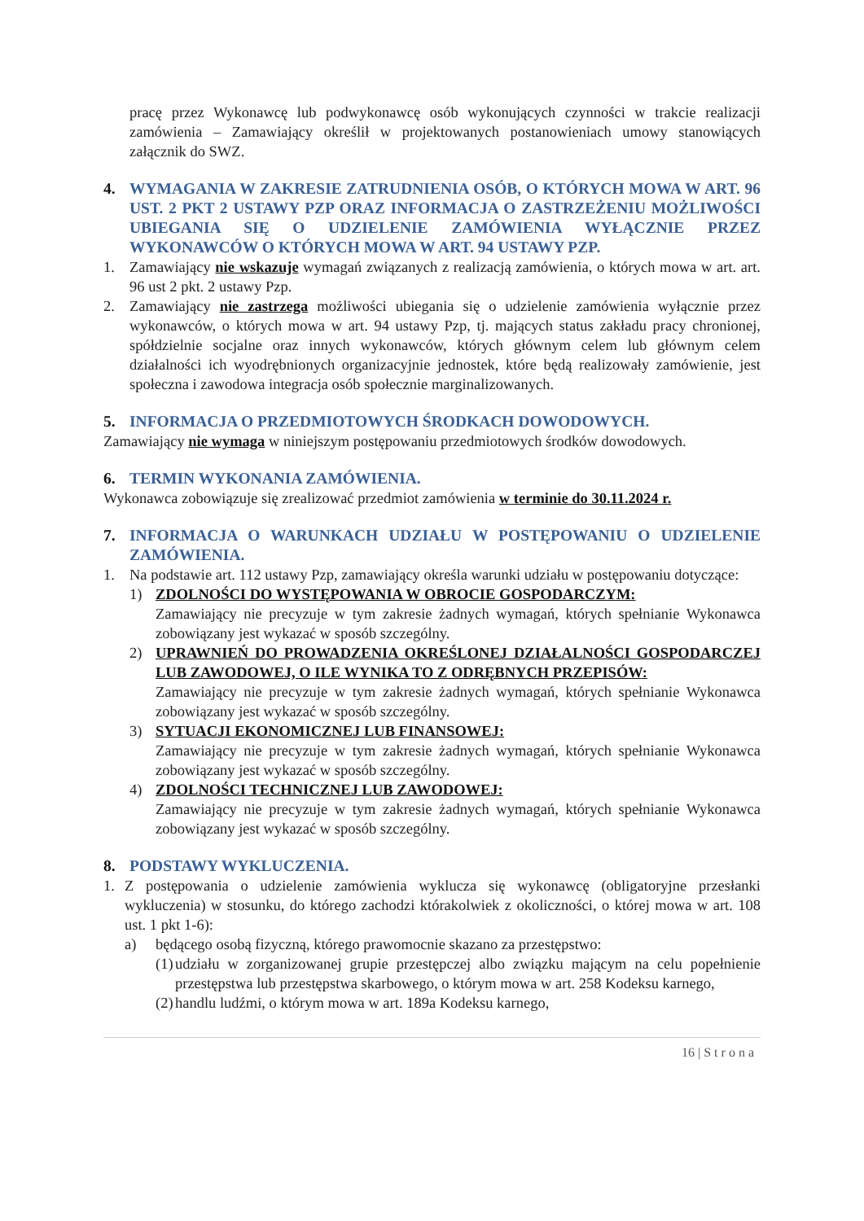pracę przez Wykonawcę lub podwykonawcę osób wykonujących czynności w trakcie realizacji zamówienia – Zamawiający określił w projektowanych postanowieniach umowy stanowiących załącznik do SWZ.
4. WYMAGANIA W ZAKRESIE ZATRUDNIENIA OSÓB, O KTÓRYCH MOWA W ART. 96 UST. 2 PKT 2 USTAWY PZP ORAZ INFORMACJA O ZASTRZEŻENIU MOŻLIWOŚCI UBIEGANIA SIĘ O UDZIELENIE ZAMÓWIENIA WYŁĄCZNIE PRZEZ WYKONAWCÓW O KTÓRYCH MOWA W ART. 94 USTAWY PZP.
1. Zamawiający nie wskazuje wymagań związanych z realizacją zamówienia, o których mowa w art. art. 96 ust 2 pkt. 2 ustawy Pzp.
2. Zamawiający nie zastrzega możliwości ubiegania się o udzielenie zamówienia wyłącznie przez wykonawców, o których mowa w art. 94 ustawy Pzp, tj. mających status zakładu pracy chronionej, spółdzielnie socjalne oraz innych wykonawców, których głównym celem lub głównym celem działalności ich wyodrębnionych organizacyjnie jednostek, które będą realizowały zamówienie, jest społeczna i zawodowa integracja osób społecznie marginalizowanych.
5. INFORMACJA O PRZEDMIOTOWYCH ŚRODKACH DOWODOWYCH.
Zamawiający nie wymaga w niniejszym postępowaniu przedmiotowych środków dowodowych.
6. TERMIN WYKONANIA ZAMÓWIENIA.
Wykonawca zobowiązuje się zrealizować przedmiot zamówienia w terminie do 30.11.2024 r.
7. INFORMACJA O WARUNKACH UDZIAŁU W POSTĘPOWANIU O UDZIELENIE ZAMÓWIENIA.
1. Na podstawie art. 112 ustawy Pzp, zamawiający określa warunki udziału w postępowaniu dotyczące:
1) ZDOLNOŚCI DO WYSTĘPOWANIA W OBROCIE GOSPODARCZYM:
Zamawiający nie precyzuje w tym zakresie żadnych wymagań, których spełnianie Wykonawca zobowiązany jest wykazać w sposób szczególny.
2) UPRAWNIEŃ DO PROWADZENIA OKREŚLONEJ DZIAŁALNOŚCI GOSPODARCZEJ LUB ZAWODOWEJ, O ILE WYNIKA TO Z ODRĘBNYCH PRZEPISÓW:
Zamawiający nie precyzuje w tym zakresie żadnych wymagań, których spełnianie Wykonawca zobowiązany jest wykazać w sposób szczególny.
3) SYTUACJI EKONOMICZNEJ LUB FINANSOWEJ:
Zamawiający nie precyzuje w tym zakresie żadnych wymagań, których spełnianie Wykonawca zobowiązany jest wykazać w sposób szczególny.
4) ZDOLNOŚCI TECHNICZNEJ LUB ZAWODOWEJ:
Zamawiający nie precyzuje w tym zakresie żadnych wymagań, których spełnianie Wykonawca zobowiązany jest wykazać w sposób szczególny.
8. PODSTAWY WYKLUCZENIA.
1. Z postępowania o udzielenie zamówienia wyklucza się wykonawcę (obligatoryjne przesłanki wykluczenia) w stosunku, do którego zachodzi którakolwiek z okoliczności, o której mowa w art. 108 ust. 1 pkt 1-6):
a) będącego osobą fizyczną, którego prawomocnie skazano za przestępstwo:
(1)
udziału w zorganizowanej grupie przestępczej albo związku mającym na celu popełnienie przestępstwa lub przestępstwa skarbowego, o którym mowa w art. 258 Kodeksu karnego,
(2)
handlu ludźmi, o którym mowa w art. 189a Kodeksu karnego,
16 | S t r o n a